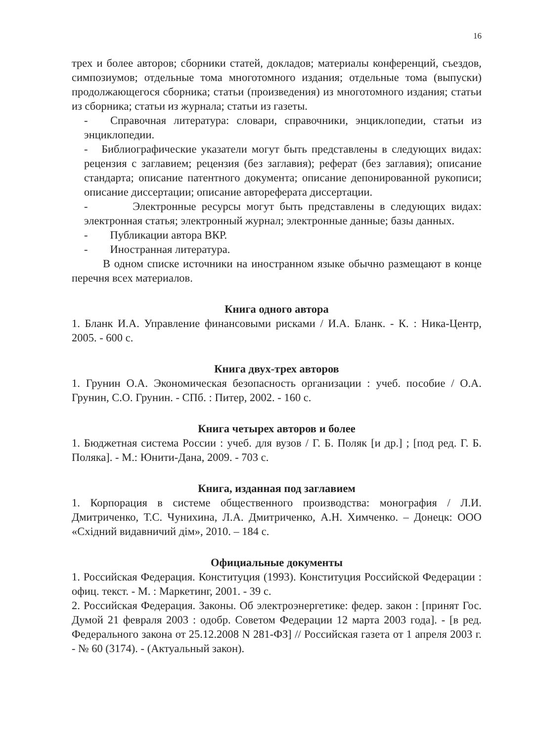16
трех и более авторов; сборники статей, докладов; материалы конференций, съездов, симпозиумов; отдельные тома многотомного издания; отдельные тома (выпуски) продолжающегося сборника; статьи (произведения) из многотомного издания; статьи из сборника; статьи из журнала; статьи из газеты.
- Справочная литература: словари, справочники, энциклопедии, статьи из энциклопедии.
- Библиографические указатели могут быть представлены в следующих видах: рецензия с заглавием; рецензия (без заглавия); реферат (без заглавия); описание стандарта; описание патентного документа; описание депонированной рукописи; описание диссертации; описание автореферата диссертации.
- Электронные ресурсы могут быть представлены в следующих видах: электронная статья; электронный журнал; электронные данные; базы данных.
- Публикации автора ВКР.
- Иностранная литература.
В одном списке источники на иностранном языке обычно размещают в конце перечня всех материалов.
Книга одного автора
1. Бланк И.А. Управление финансовыми рисками / И.А. Бланк. - К. : Ника-Центр, 2005. - 600 с.
Книга двух-трех авторов
1. Грунин О.А. Экономическая безопасность организации : учеб. пособие / О.А. Грунин, С.О. Грунин. - СПб. : Питер, 2002. - 160 с.
Книга четырех авторов и более
1. Бюджетная система России : учеб. для вузов / Г. Б. Поляк [и др.] ; [под ред. Г. Б. Поляка]. - М.: Юнити-Дана, 2009. - 703 с.
Книга, изданная под заглавием
1. Корпорация в системе общественного производства: монография / Л.И. Дмитриченко, Т.С. Чунихина, Л.А. Дмитриченко, А.Н. Химченко. – Донецк: ООО «Східний видавничий дім», 2010. – 184 с.
Официальные документы
1. Российская Федерация. Конституция (1993). Конституция Российской Федерации : офиц. текст. - М. : Маркетинг, 2001. - 39 с.
2. Российская Федерация. Законы. Об электроэнергетике: федер. закон : [принят Гос. Думой 21 февраля 2003 : одобр. Советом Федерации 12 марта 2003 года]. - [в ред. Федерального закона от 25.12.2008 N 281-ФЗ] // Российская газета от 1 апреля 2003 г. - № 60 (3174). - (Актуальный закон).